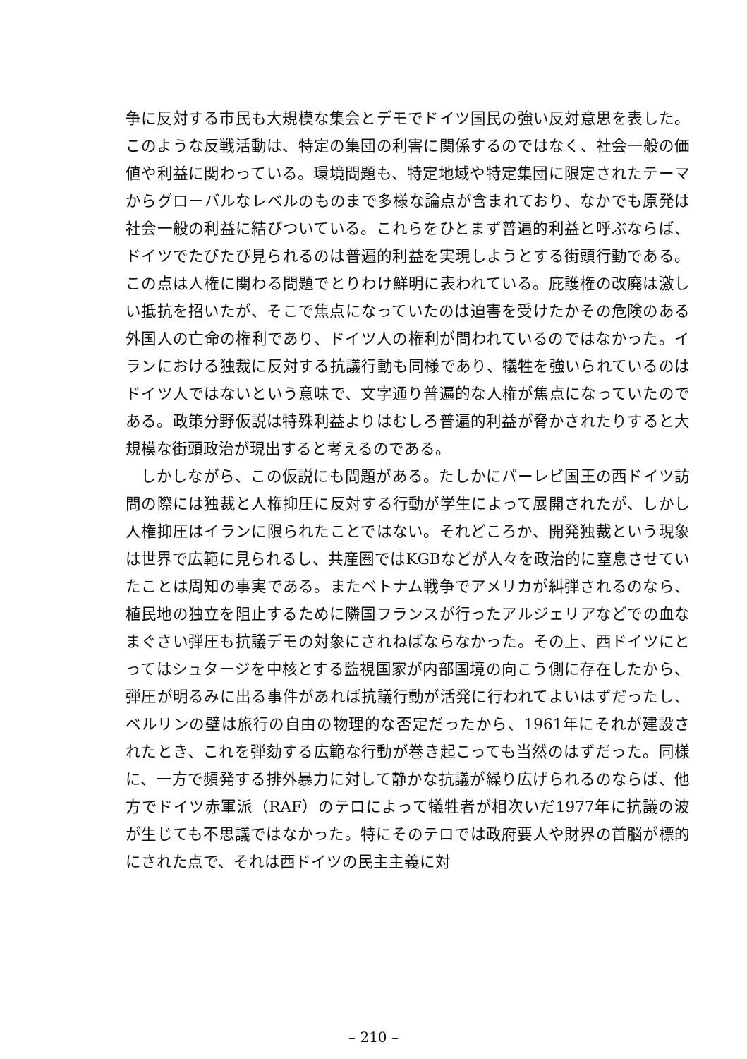争に反対する市民も大規模な集会とデモでドイツ国民の強い反対意思を表した。このような反戦活動は、特定の集団の利害に関係するのではなく、社会一般の価値や利益に関わっている。環境問題も、特定地域や特定集団に限定されたテーマからグローバルなレベルのものまで多様な論点が含まれており、なかでも原発は社会一般の利益に結びついている。これらをひとまず普遍的利益と呼ぶならば、ドイツでたびたび見られるのは普遍的利益を実現しようとする街頭行動である。この点は人権に関わる問題でとりわけ鮮明に表われている。庇護権の改廃は激しい抵抗を招いたが、そこで焦点になっていたのは迫害を受けたかその危険のある外国人の亡命の権利であり、ドイツ人の権利が問われているのではなかった。イランにおける独裁に反対する抗議行動も同様であり、犠牲を強いられているのはドイツ人ではないという意味で、文字通り普遍的な人権が焦点になっていたのである。政策分野仮説は特殊利益よりはむしろ普遍的利益が脅かされたりすると大規模な街頭政治が現出すると考えるのである。
しかしながら、この仮説にも問題がある。たしかにパーレビ国王の西ドイツ訪問の際には独裁と人権抑圧に反対する行動が学生によって展開されたが、しかし人権抑圧はイランに限られたことではない。それどころか、開発独裁という現象は世界で広範に見られるし、共産圏ではKGBなどが人々を政治的に窒息させていたことは周知の事実である。またベトナム戦争でアメリカが糾弾されるのなら、植民地の独立を阻止するために隣国フランスが行ったアルジェリアなどでの血なまぐさい弾圧も抗議デモの対象にされねばならなかった。その上、西ドイツにとってはシュタージを中核とする監視国家が内部国境の向こう側に存在したから、弾圧が明るみに出る事件があれば抗議行動が活発に行われてよいはずだったし、ベルリンの壁は旅行の自由の物理的な否定だったから、1961年にそれが建設されたとき、これを弾劾する広範な行動が巻き起こっても当然のはずだった。同様に、一方で頻発する排外暴力に対して静かな抗議が繰り広げられるのならば、他方でドイツ赤軍派（RAF）のテロによって犠牲者が相次いだ1977年に抗議の波が生じても不思議ではなかった。特にそのテロでは政府要人や財界の首脳が標的にされた点で、それは西ドイツの民主主義に対
– 210 –